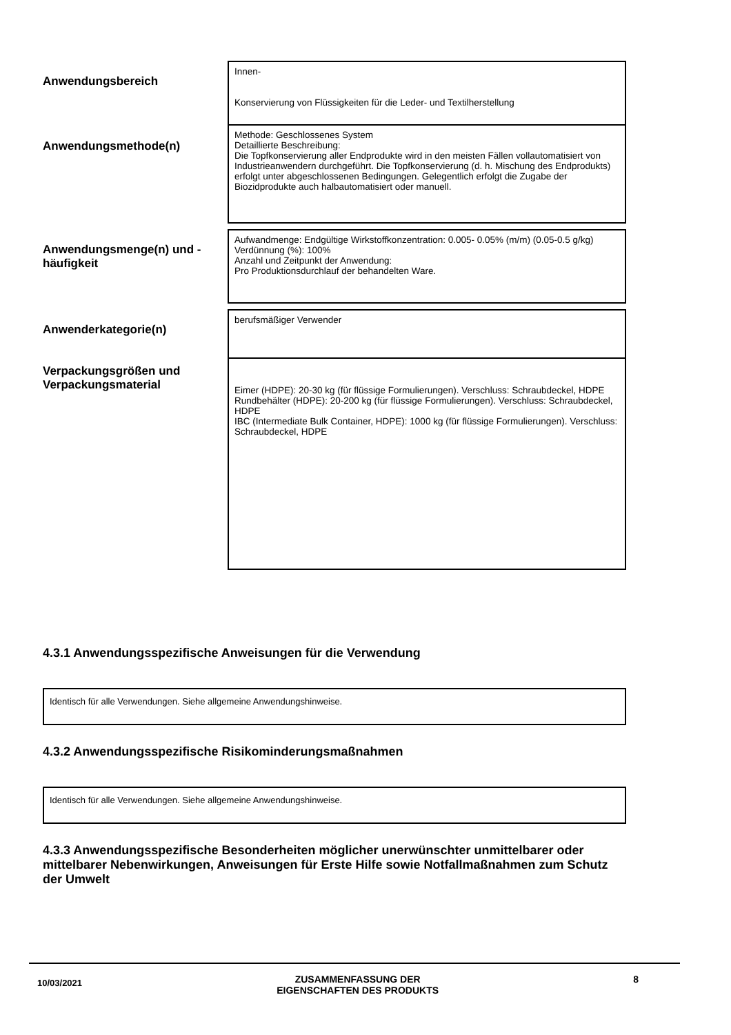Anwendungsbereich
Innen-
Konservierung von Flüssigkeiten für die Leder- und Textilherstellung
Anwendungsmethode(n)
Methode: Geschlossenes System
Detaillierte Beschreibung:
Die Topfkonservierung aller Endprodukte wird in den meisten Fällen vollautomatisiert von Industrieanwendern durchgeführt. Die Topfkonservierung (d. h. Mischung des Endprodukts) erfolgt unter abgeschlossenen Bedingungen. Gelegentlich erfolgt die Zugabe der Biozidprodukte auch halbautomatisiert oder manuell.
Anwendungsmenge(n) und -häufigkeit
Aufwandmenge: Endgültige Wirkstoffkonzentration: 0.005- 0.05% (m/m) (0.05-0.5 g/kg)
Verdünnung (%): 100%
Anzahl und Zeitpunkt der Anwendung:
Pro Produktionsdurchlauf der behandelten Ware.
Anwenderkategorie(n)
berufsmäßiger Verwender
Verpackungsgrößen und Verpackungsmaterial
Eimer (HDPE): 20-30 kg (für flüssige Formulierungen). Verschluss: Schraubdeckel, HDPE
Rundbehälter (HDPE): 20-200 kg (für flüssige Formulierungen). Verschluss: Schraubdeckel, HDPE
IBC (Intermediate Bulk Container, HDPE): 1000 kg (für flüssige Formulierungen). Verschluss: Schraubdeckel, HDPE
4.3.1 Anwendungsspezifische Anweisungen für die Verwendung
Identisch für alle Verwendungen. Siehe allgemeine Anwendungshinweise.
4.3.2 Anwendungsspezifische Risikominderungsmaßnahmen
Identisch für alle Verwendungen. Siehe allgemeine Anwendungshinweise.
4.3.3 Anwendungsspezifische Besonderheiten möglicher unerwünschter unmittelbarer oder mittelbarer Nebenwirkungen, Anweisungen für Erste Hilfe sowie Notfallmaßnahmen zum Schutz der Umwelt
10/03/2021 ZUSAMMENFASSUNG DER
EIGENSCHAFTEN DES PRODUKTS 8